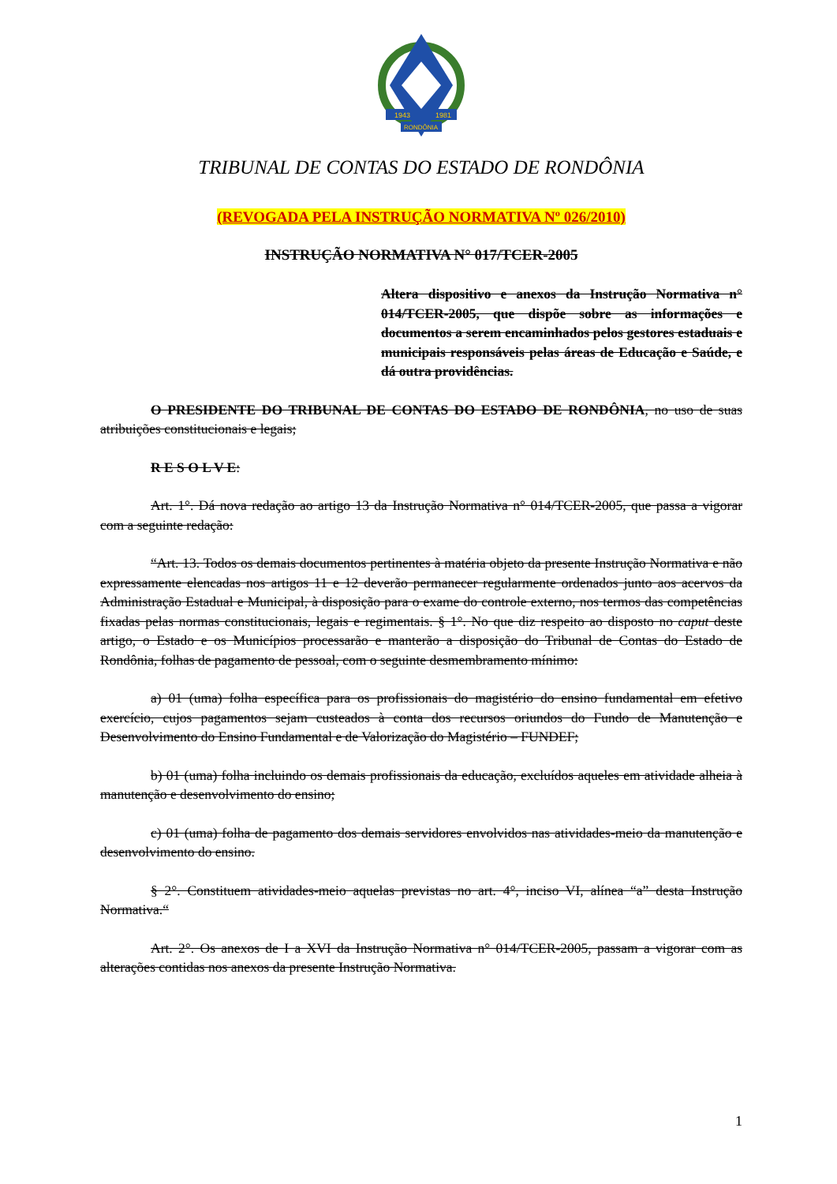1943
1981
RONDÔNIA
TRIBUNAL DE CONTAS DO ESTADO DE RONDÔNIA
(REVOGADA PELA INSTRUÇÃO NORMATIVA Nº 026/2010)
INSTRUÇÃO NORMATIVA N° 017/TCER-2005
Altera dispositivo e anexos da Instrução Normativa n° 014/TCER-2005, que dispõe sobre as informações e documentos a serem encaminhados pelos gestores estaduais e municipais responsáveis pelas áreas de Educação e Saúde, e dá outra providências.
O PRESIDENTE DO TRIBUNAL DE CONTAS DO ESTADO DE RONDÔNIA, no uso de suas atribuições constitucionais e legais;
R E S O L V E:
Art. 1°. Dá nova redação ao artigo 13 da Instrução Normativa n° 014/TCER-2005, que passa a vigorar com a seguinte redação:
“Art. 13. Todos os demais documentos pertinentes à matéria objeto da presente Instrução Normativa e não expressamente elencadas nos artigos 11 e 12 deverão permanecer regularmente ordenados junto aos acervos da Administração Estadual e Municipal, à disposição para o exame do controle externo, nos termos das competências fixadas pelas normas constitucionais, legais e regimentais. § 1°. No que diz respeito ao disposto no caput deste artigo, o Estado e os Municípios processarão e manterão a disposição do Tribunal de Contas do Estado de Rondônia, folhas de pagamento de pessoal, com o seguinte desmembramento mínimo:
a) 01 (uma) folha específica para os profissionais do magistério do ensino fundamental em efetivo exercício, cujos pagamentos sejam custeados à conta dos recursos oriundos do Fundo de Manutenção e Desenvolvimento do Ensino Fundamental e de Valorização do Magistério – FUNDEF;
b) 01 (uma) folha incluindo os demais profissionais da educação, excluídos aqueles em atividade alheia à manutenção e desenvolvimento do ensino;
c) 01 (uma) folha de pagamento dos demais servidores envolvidos nas atividades-meio da manutenção e desenvolvimento do ensino.
§ 2°. Constituem atividades-meio aquelas previstas no art. 4°, inciso VI, alínea “a” desta Instrução Normativa.“
Art. 2°. Os anexos de I a XVI da Instrução Normativa n° 014/TCER-2005, passam a vigorar com as alterações contidas nos anexos da presente Instrução Normativa.
1